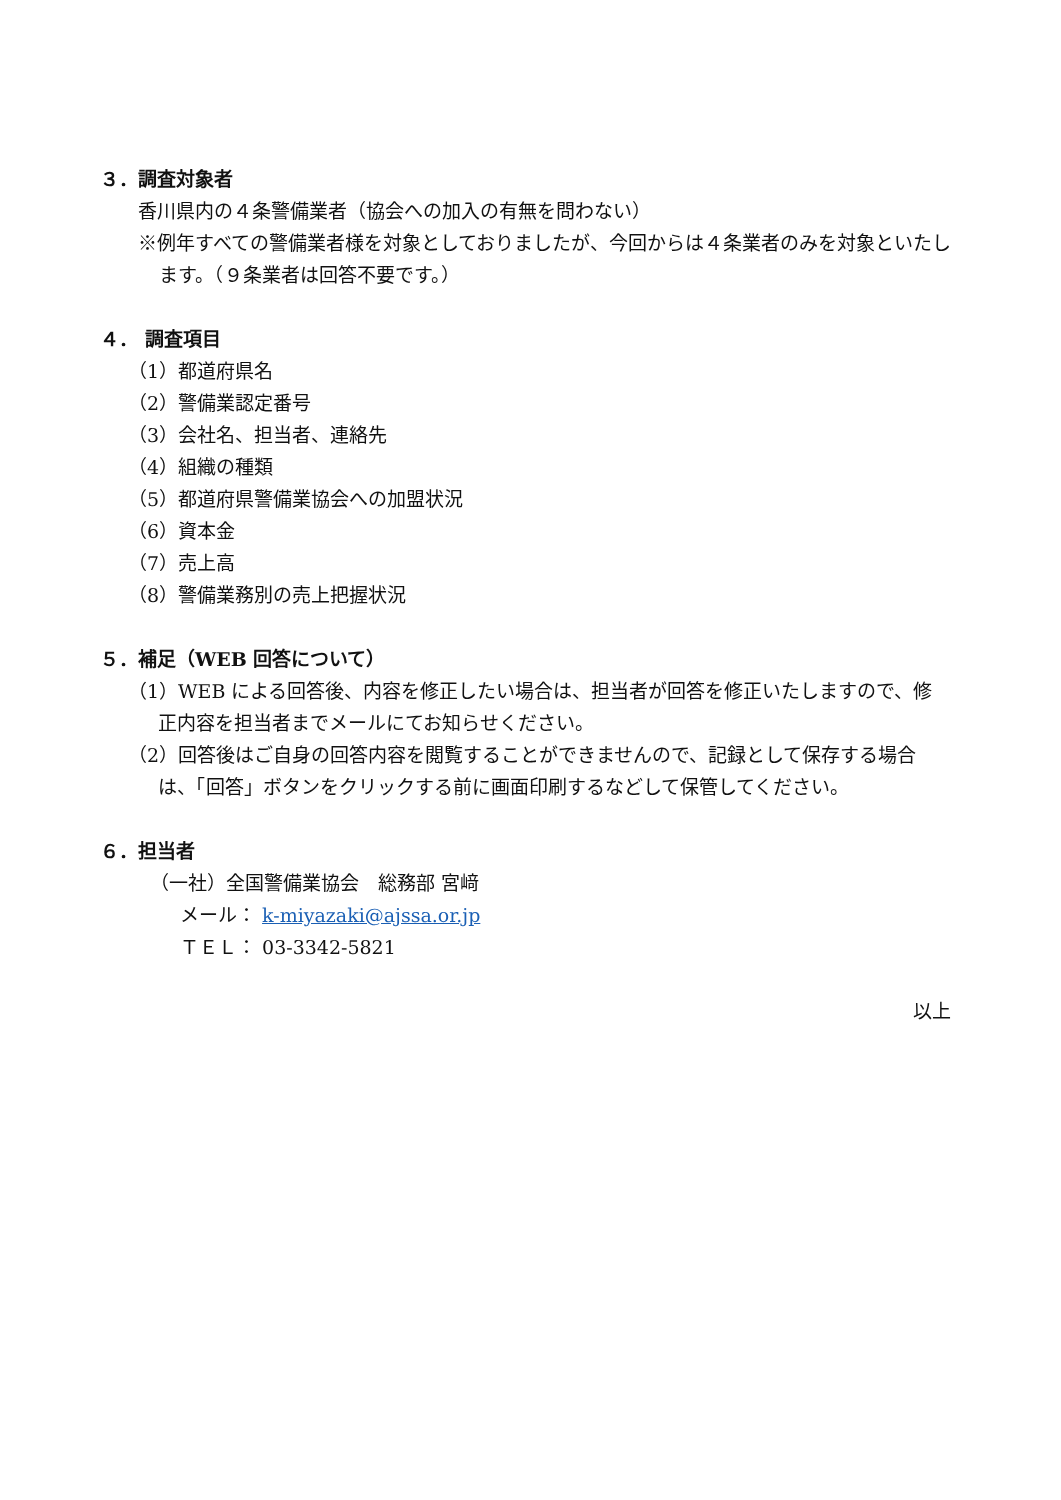３．調査対象者
香川県内の４条警備業者（協会への加入の有無を問わない）
※例年すべての警備業者様を対象としておりましたが、今回からは４条業者のみを対象といたします。（９条業者は回答不要です。）
４． 調査項目
（1）都道府県名
（2）警備業認定番号
（3）会社名、担当者、連絡先
（4）組織の種類
（5）都道府県警備業協会への加盟状況
（6）資本金
（7）売上高
（8）警備業務別の売上把握状況
５．補足（WEB 回答について）
（1）WEB による回答後、内容を修正したい場合は、担当者が回答を修正いたしますので、修正内容を担当者までメールにてお知らせください。
（2）回答後はご自身の回答内容を閲覧することができませんので、記録として保存する場合は、「回答」ボタンをクリックする前に画面印刷するなどして保管してください。
６．担当者
（一社）全国警備業協会　総務部 宮﨑
メール： k-miyazaki@ajssa.or.jp
ＴＥＬ： 03-3342-5821
以上